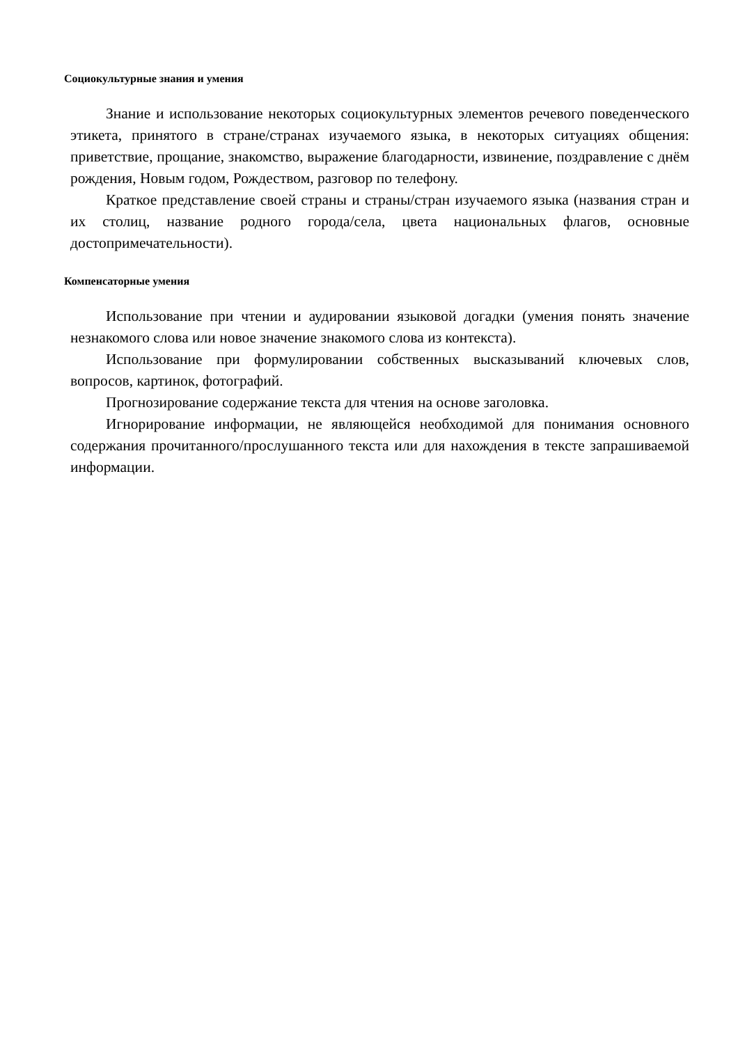Социокультурные знания и умения
Знание и использование некоторых социокультурных элементов речевого поведенческого этикета, принятого в стране/странах изучаемого языка, в некоторых ситуациях общения: приветствие, прощание, знакомство, выражение благодарности, извинение, поздравление с днём рождения, Новым годом, Рождеством, разговор по телефону.
Краткое представление своей страны и страны/стран изучаемого языка (названия стран и их столиц, название родного города/села, цвета национальных флагов, основные достопримечательности).
Компенсаторные умения
Использование при чтении и аудировании языковой догадки (умения понять значение незнакомого слова или новое значение знакомого слова из контекста).
Использование при формулировании собственных высказываний ключевых слов, вопросов, картинок, фотографий.
Прогнозирование содержание текста для чтения на основе заголовка.
Игнорирование информации, не являющейся необходимой для понимания основного содержания прочитанного/прослушанного текста или для нахождения в тексте запрашиваемой информации.